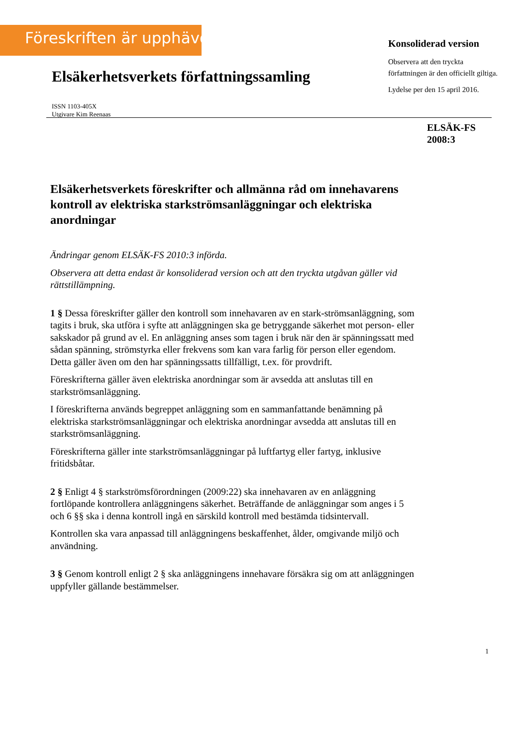Föreskriften är upphävd
Konsoliderad version
Observera att den tryckta författningen är den officiellt giltiga.
Lydelse per den 15 april 2016.
Elsäkerhetsverkets författningssamling
ISSN 1103-405X
Utgivare Kim Reenaas
ELSÄK-FS
2008:3
Elsäkerhetsverkets föreskrifter och allmänna råd om innehavarens kontroll av elektriska starkströmsanläggningar och elektriska anordningar
Ändringar genom ELSÄK-FS 2010:3 införda.
Observera att detta endast är konsoliderad version och att den tryckta utgåvan gäller vid rättstillämpning.
1 § Dessa föreskrifter gäller den kontroll som innehavaren av en stark-strömsanläggning, som tagits i bruk, ska utföra i syfte att anläggningen ska ge betryggande säkerhet mot person- eller sakskador på grund av el. En anläggning anses som tagen i bruk när den är spänningssatt med sådan spänning, strömstyrka eller frekvens som kan vara farlig för person eller egendom. Detta gäller även om den har spänningssatts tillfälligt, t.ex. för provdrift.
Föreskrifterna gäller även elektriska anordningar som är avsedda att anslutas till en starkströmsanläggning.
I föreskrifterna används begreppet anläggning som en sammanfattande benämning på elektriska starkströmsanläggningar och elektriska anordningar avsedda att anslutas till en starkströmsanläggning.
Föreskrifterna gäller inte starkströmsanläggningar på luftfartyg eller fartyg, inklusive fritidsbåtar.
2 § Enligt 4 § starkströmsförordningen (2009:22) ska innehavaren av en anläggning fortlöpande kontrollera anläggningens säkerhet. Beträffande de anläggningar som anges i 5 och 6 §§ ska i denna kontroll ingå en särskild kontroll med bestämda tidsintervall.
Kontrollen ska vara anpassad till anläggningens beskaffenhet, ålder, omgivande miljö och användning.
3 § Genom kontroll enligt 2 § ska anläggningens innehavare försäkra sig om att anläggningen uppfyller gällande bestämmelser.
1